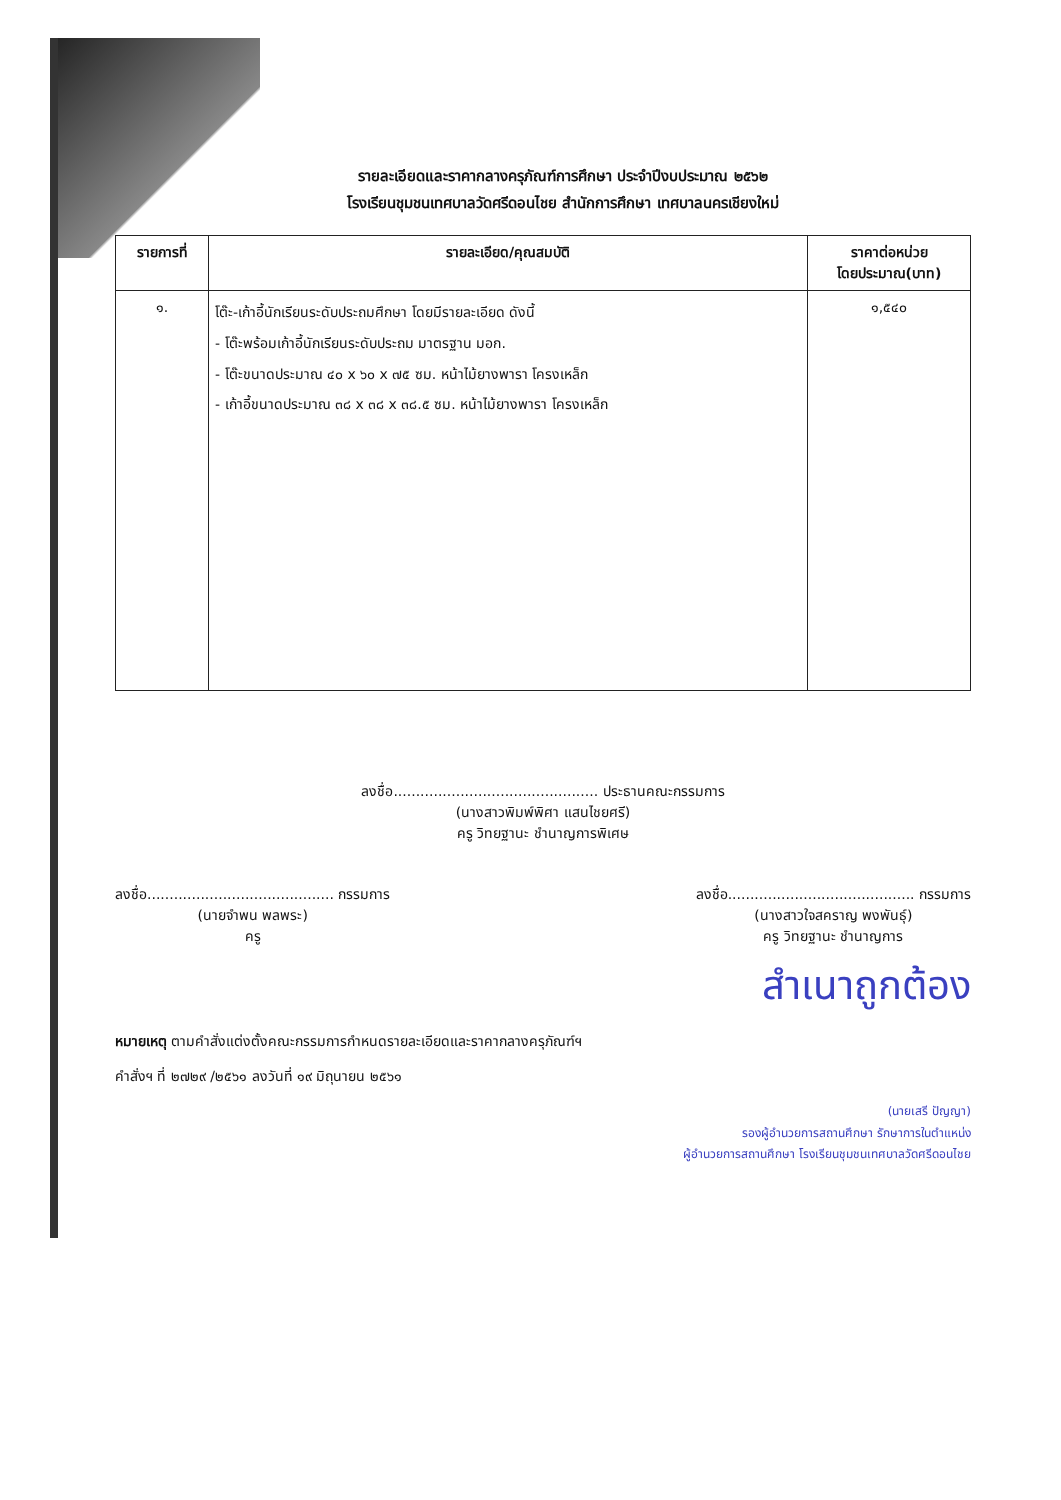รายละเอียดและราคากลางครุภัณฑ์การศึกษา ประจำปีงบประมาณ ๒๕๖๒
โรงเรียนชุมชนเทศบาลวัดศรีดอนไชย สำนักการศึกษา เทศบาลนครเชียงใหม่
| รายการที่ | รายละเอียด/คุณสมบัติ | ราคาต่อหน่วย โดยประมาณ(บาท) |
| --- | --- | --- |
| ๑. | โต๊ะ-เก้าอี้นักเรียนระดับประถมศึกษา โดยมีรายละเอียด ดังนี้ - โต๊ะพร้อมเก้าอี้นักเรียนระดับประถม มาตรฐาน มอก. - โต๊ะขนาดประมาณ ๔๐ x ๖๐ x ๗๕ ซม. หน้าไม้ยางพารา โครงเหล็ก - เก้าอี้ขนาดประมาณ ๓๘ x ๓๘ x ๓๘.๕ ซม. หน้าไม้ยางพารา โครงเหล็ก | ๑,๕๔๐ |
ลงชื่อ.............................................. ประธานคณะกรรมการ
(นางสาวพิมพ์พิศา แสนไชยศรี)
ครู วิทยฐานะ ชำนาญการพิเศษ
ลงชื่อ.......................................... กรรมการ
(นายจำพน พลพระ)
ครู
ลงชื่อ.......................................... กรรมการ
(นางสาวใจสคราญ พงพันธุ์)
ครู วิทยฐานะ ชำนาญการ
สำเนาถูกต้อง
หมายเหตุ ตามคำสั่งแต่งตั้งคณะกรรมการกำหนดรายละเอียดและราคากลางครุภัณฑ์ฯ
คำสั่งฯ ที่ ๒๗๒๙ /๒๕๖๑ ลงวันที่ ๑๙ มิถุนายน ๒๕๖๑
(นายเสรี ปัญญา)
รองผู้อำนวยการสถานศึกษา รักษาการในตำแหน่ง
ผู้อำนวยการสถานศึกษา โรงเรียนชุมชนเทศบาลวัดศรีดอนไชย